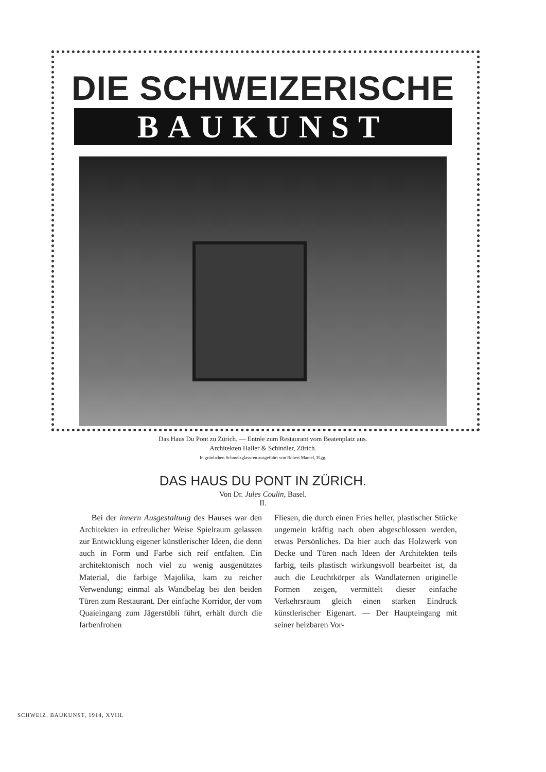DIE SCHWEIZERISCHE
BAUKUNST
Das Haus Du Pont zu Zürich. — Entrée zum Restaurant vom Beatenplatz aus.
Architekten Haller & Schindler, Zürich.
In grünlichen Schmelzglasuren ausgeführt von Robert Mantel, Elgg.
DAS HAUS DU PONT IN ZÜRICH.
Von Dr. Jules Coulin, Basel.
II.
Bei der innern Ausgestaltung des Hauses war den Architekten in erfreulicher Weise Spielraum gelassen zur Entwicklung eigener künstlerischer Ideen, die denn auch in Form und Farbe sich reif entfalten. Ein architektonisch noch viel zu wenig ausgenütztes Material, die farbige Majolika, kam zu reicher Verwendung; einmal als Wandbelag bei den beiden Türen zum Restaurant. Der einfache Korridor, der vom Quaieingang zum Jägerstübli führt, erhält durch die farbenfrohen
Fliesen, die durch einen Fries heller, plastischer Stücke ungemein kräftig nach oben abgeschlossen werden, etwas Persönliches. Da hier auch das Holzwerk von Decke und Türen nach Ideen der Architekten teils farbig, teils plastisch wirkungsvoll bearbeitet ist, da auch die Leuchtkörper als Wandlaternen originelle Formen zeigen, vermittelt dieser einfache Verkehrsraum gleich einen starken Eindruck künstlerischer Eigenart. — Der Haupteingang mit seiner heizbaren Vor-
SCHWEIZ. BAUKUNST, 1914, XVIII.